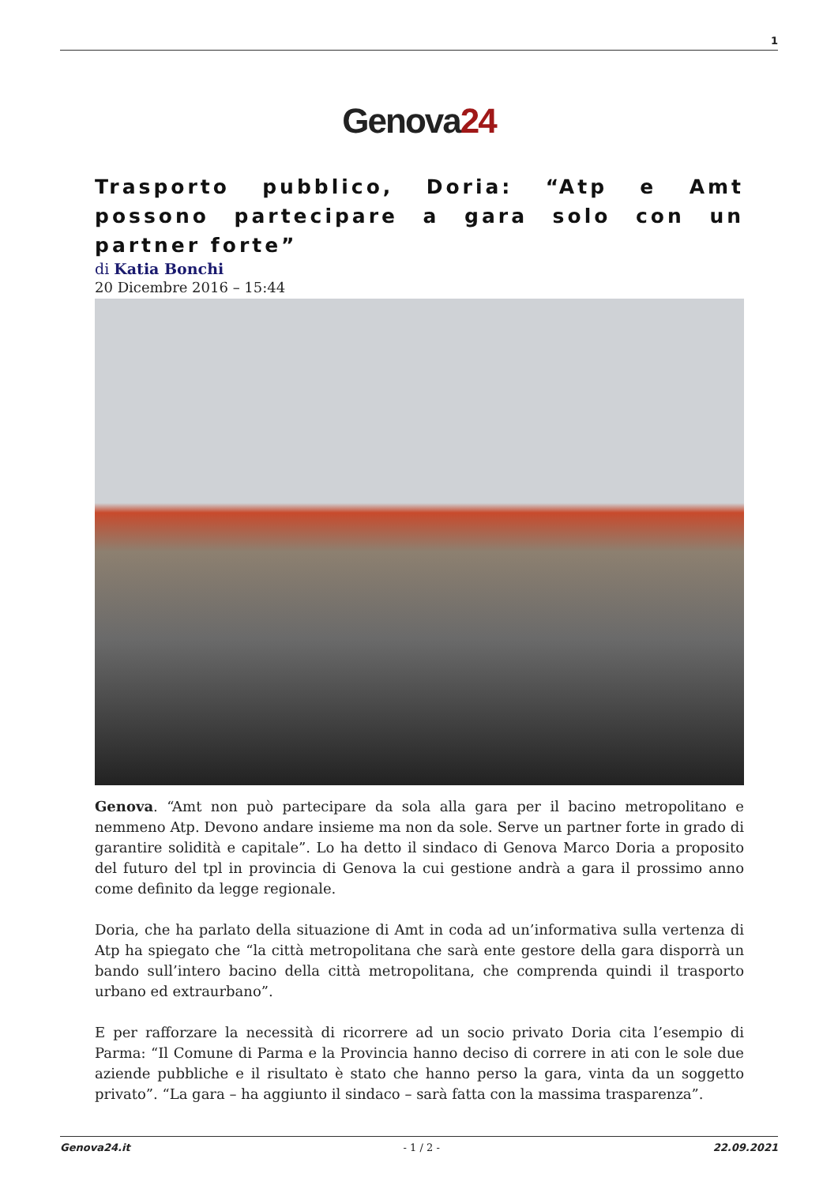1
Genova24
Trasporto pubblico, Doria: “Atp e Amt possono partecipare a gara solo con un partner forte”
di Katia Bonchi
20 Dicembre 2016 – 15:44
Genova. “Amt non può partecipare da sola alla gara per il bacino metropolitano e nemmeno Atp. Devono andare insieme ma non da sole. Serve un partner forte in grado di garantire solidità e capitale”. Lo ha detto il sindaco di Genova Marco Doria a proposito del futuro del tpl in provincia di Genova la cui gestione andrà a gara il prossimo anno come definito da legge regionale.
Doria, che ha parlato della situazione di Amt in coda ad un’informativa sulla vertenza di Atp ha spiegato che “la città metropolitana che sarà ente gestore della gara disporrà un bando sull’intero bacino della città metropolitana, che comprenda quindi il trasporto urbano ed extraurbano”.
E per rafforzare la necessità di ricorrere ad un socio privato Doria cita l’esempio di Parma: “Il Comune di Parma e la Provincia hanno deciso di correre in ati con le sole due aziende pubbliche e il risultato è stato che hanno perso la gara, vinta da un soggetto privato”. “La gara – ha aggiunto il sindaco – sarà fatta con la massima trasparenza”.
Genova24.it - 1 / 2 - 22.09.2021